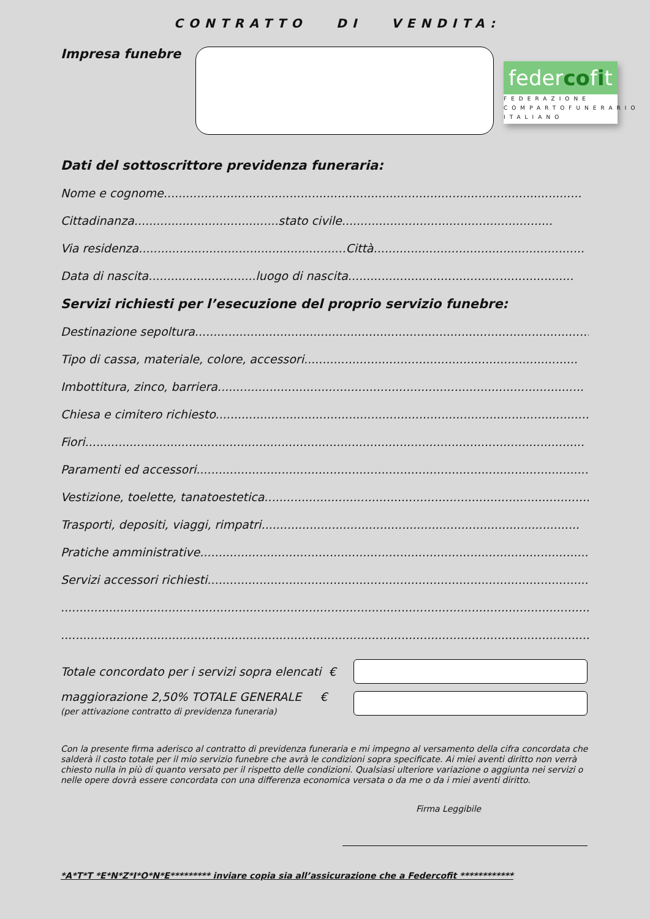CONTRATTO DI VENDITA:
Impresa funebre
federcofit
FEDERAZIONE
COMPARTOFUNERARIO
ITALIANO
Dati del sottoscrittore previdenza funeraria:
Nome e cognome.................................................................................................................
Cittadinanza.......................................stato civile.........................................................
Via residenza........................................................Città.........................................................
Data di nascita.............................luogo di nascita.............................................................
Servizi richiesti per l’esecuzione del proprio servizio funebre:
Destinazione sepoltura............................................................................................................
Tipo di cassa, materiale, colore, accessori..........................................................................
Imbottitura, zinco, barriera...................................................................................................
Chiesa e cimitero richiesto.....................................................................................................
Fiori.......................................................................................................................................
Paramenti ed accessori..........................................................................................................
Vestizione, toelette, tanatoestetica........................................................................................
Trasporti, depositi, viaggi, rimpatri......................................................................................
Pratiche amministrative.........................................................................................................
Servizi accessori richiesti.......................................................................................................
.......................................................................................................................................................
.......................................................................................................................................................
Totale concordato per i servizi sopra elencati €
maggiorazione 2,50% TOTALE GENERALE €
(per attivazione contratto di previdenza funeraria)
Con la presente firma aderisco al contratto di previdenza funeraria e mi impegno al versamento della cifra concordata che salderà il costo totale per il mio servizio funebre che avrà le condizioni sopra specificate. Ai miei aventi diritto non verrà chiesto nulla in più di quanto versato per il rispetto delle condizioni. Qualsiasi ulteriore variazione o aggiunta nei servizi o nelle opere dovrà essere concordata con una differenza economica versata o da me o da i miei aventi diritto.
Firma Leggibile
*A*T*T *E*N*Z*I*O*N*E********* inviare copia sia all’assicurazione che a Federcofit ************